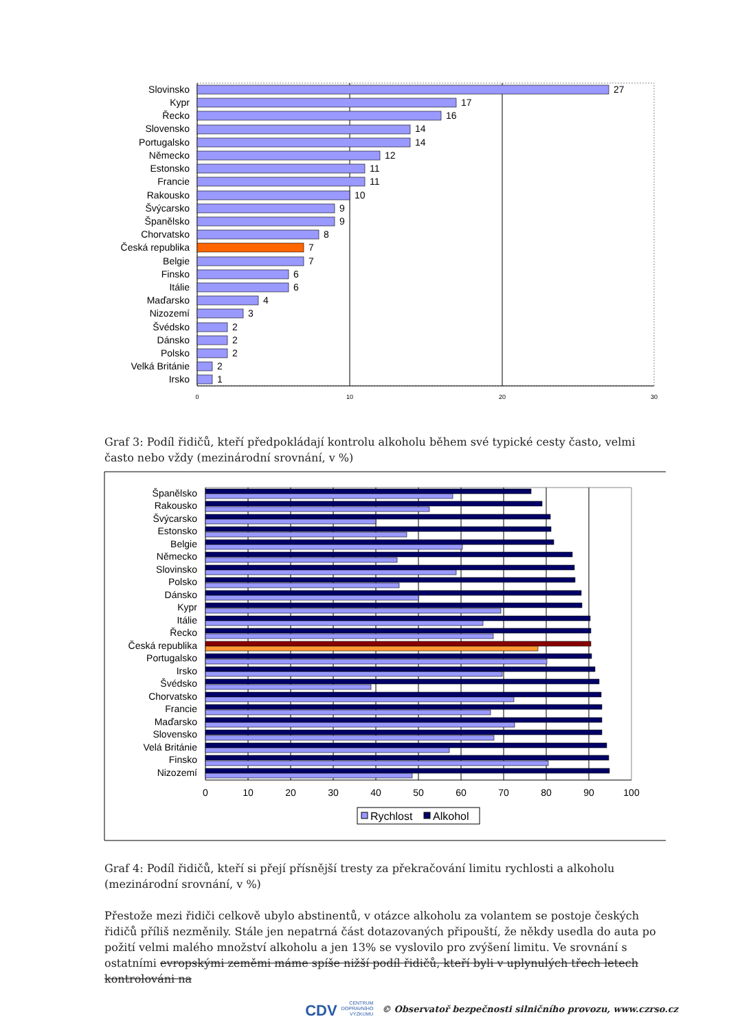Slovinsko
Kypr
Řecko
Slovensko
Portugalsko
Německo
Estonsko
Francie
Rakousko
Švýcarsko
Španělsko
Chorvatsko
Česká republika
Belgie
Finsko
Itálie
Maďarsko
Nizozemí
Švédsko
Dánsko
Polsko
Velká Británie
Irsko
27
17
16
14
14
12
11
11
10
9
9
8
7
7
6
6
4
3
2
2
2
2
1
0
10
20
30
Graf 3: Podíl řidičů, kteří předpokládají kontrolu alkoholu během své typické cesty často, velmi často nebo vždy (mezinárodní srovnání, v %)
Španělsko
Rakousko
Švýcarsko
Estonsko
Belgie
Německo
Slovinsko
Polsko
Dánsko
Kypr
Itálie
Řecko
Česká republika
Portugalsko
Irsko
Švédsko
Chorvatsko
Francie
Maďarsko
Slovensko
Velá Británie
Finsko
Nizozemí
0
10
20
30
40
50
60
70
80
90
100
Rychlost
Alkohol
Graf 4: Podíl řidičů, kteří si přejí přísnější tresty za překračování limitu rychlosti a alkoholu (mezinárodní srovnání, v %)
Přestože mezi řidiči celkově ubylo abstinentů, v otázce alkoholu za volantem se postoje českých řidičů příliš nezměnily. Stále jen nepatrná část dotazovaných připouští, že někdy usedla do auta po požití velmi malého množství alkoholu a jen 13% se vyslovilo pro zvýšení limitu. Ve srovnání s ostatními evropskými zeměmi máme spíše nižší podíl řidičů, kteří byli v uplynulých třech letech kontrolováni na
CDV CENTRUM
DOPRAVNÍHO
VÝZKUMU © Observatoř bezpečnosti silničního provozu, www.czrso.cz